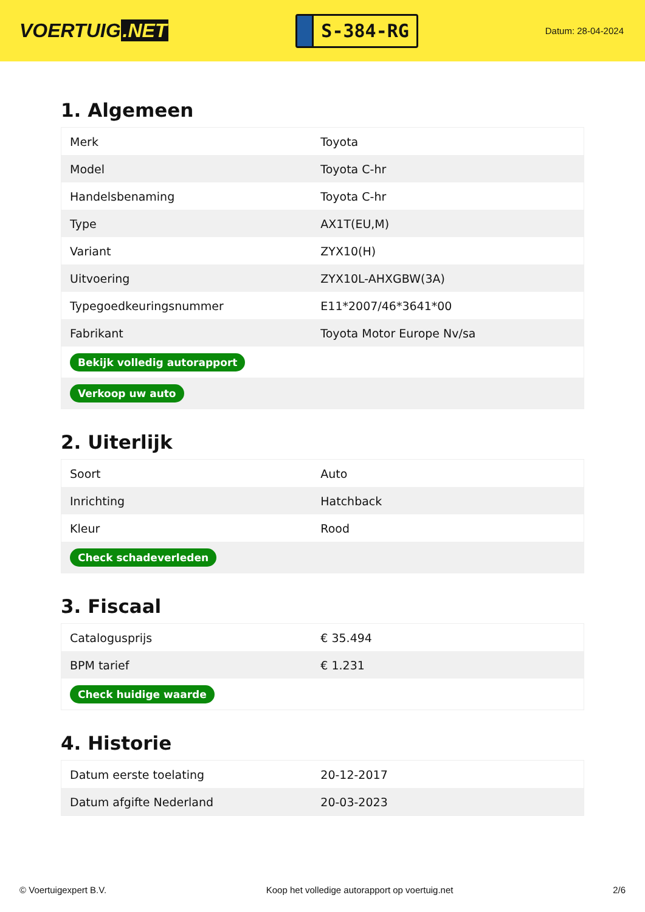VOERTUIG.NET
S-384-RG
Datum: 28-04-2024
1. Algemeen
| Merk | Toyota |
| Model | Toyota C-hr |
| Handelsbenaming | Toyota C-hr |
| Type | AX1T(EU,M) |
| Variant | ZYX10(H) |
| Uitvoering | ZYX10L-AHXGBW(3A) |
| Typegoedkeuringsnummer | E11*2007/46*3641*00 |
| Fabrikant | Toyota Motor Europe Nv/sa |
| Bekijk volledig autorapport | |
| Verkoop uw auto | |
2. Uiterlijk
| Soort | Auto |
| Inrichting | Hatchback |
| Kleur | Rood |
| Check schadeverleden | |
3. Fiscaal
| Catalogusprijs | € 35.494 |
| BPM tarief | € 1.231 |
| Check huidige waarde | |
4. Historie
| Datum eerste toelating | 20-12-2017 |
| Datum afgifte Nederland | 20-03-2023 |
© Voertuigexpert B.V. Koop het volledige autorapport op voertuig.net 2/6